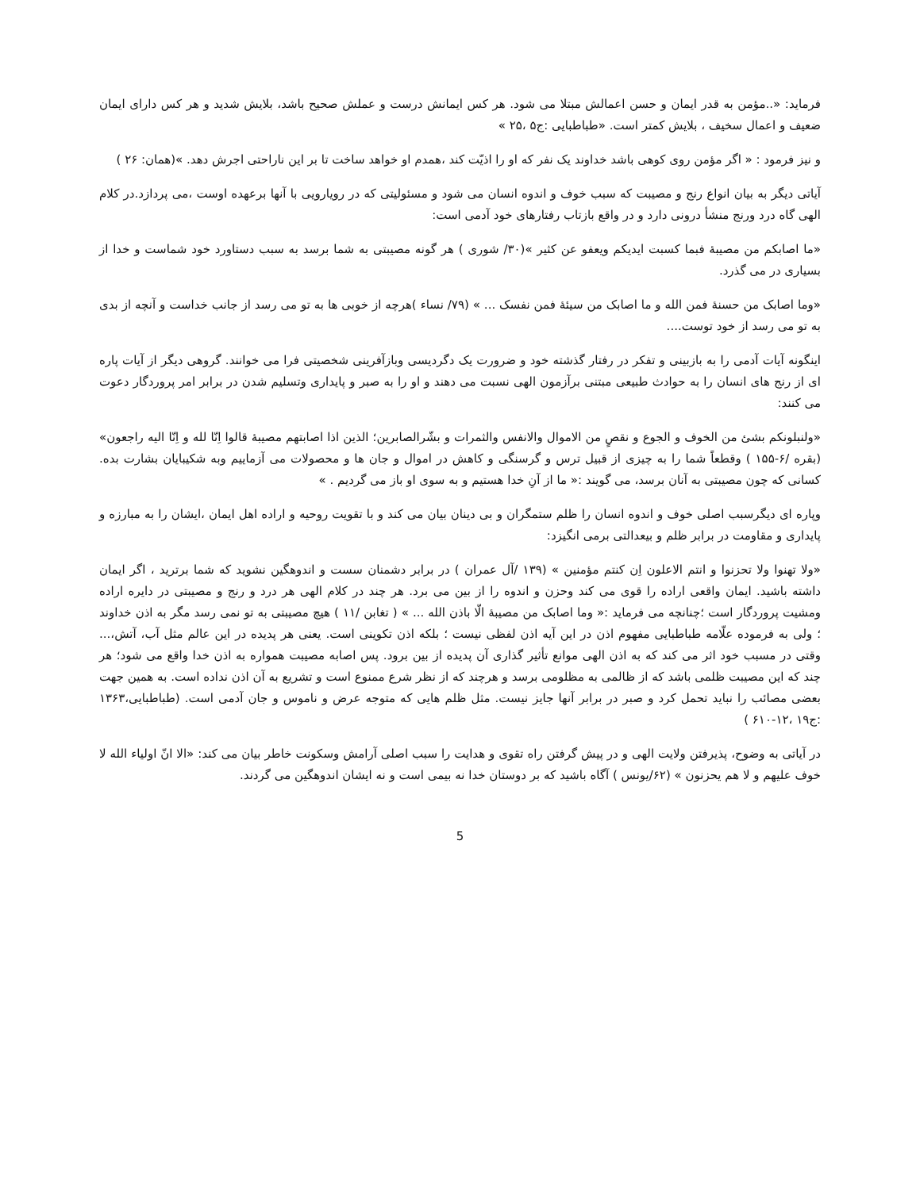فرماید: «..مؤمن به قدر ایمان و حسن اعمالش مبتلا می شود. هر کس ایمانش درست و عملش صحیح باشد، بلایش شدید و هر کس دارای ایمان ضعیف و اعمال سخیف ، بلایش کمتر است. «طباطبایی :ج۵ ،۲۵ »
و نیز فرمود : « اگر مؤمن روی کوهی باشد خداوند یک نفر که او را اذیّت کند ،همدم او خواهد ساخت تا بر این ناراحتی اجرش دهد. »(همان: ۲۶ )
آیاتی دیگر به بیان انواع رنج و مصیبت که سبب خوف و اندوه انسان می شود و مسئولیتی که در رویارویی با آنها برعهده اوست ،می پردازد.در کلام الهی گاه درد ورنج منشأ درونی دارد و در واقع بازتاب رفتارهای خود آدمی است:
«ما اصابکم من مصیبهٔ فبما کسبت ایدیکم ویعفو عن کثیر »(۳۰/ شوری ) هر گونه مصیبتی به شما برسد به سبب دستاورد خود شماست و خدا از بسیاری در می گذرد.
«وما اصابک من حسنهٔ فمن الله و ما اصابک من سیئهٔ فمن نفسک ... » (۷۹/ نساء )هرچه از خوبی ها به تو می رسد از جانب خداست و آنچه از بدی به تو می رسد از خود توست....
اینگونه آیات آدمی را به بازبینی و تفکر در رفتار گذشته خود و ضرورت یک دگردیسی وبازآفرینی شخصیتی فرا می خوانند. گروهی دیگر از آیات پاره ای از رنج های انسان را به حوادث طبیعی مبتنی برآزمون الهی نسبت می دهند و او را به صبر و پایداری وتسلیم شدن در برابر امر پروردگار دعوت می کنند:
«ولنبلونکم بشئ من الخوف و الجوع و نقصٍ من الاموال والانفس والثمرات و بشّرالصابرین؛ الذین اذا اصابتهم مصیبهٔ قالوا اِنّا لله و اِنّا الیه راجعون» (بقره /۶-۱۵۵ ) وقطعاً شما را به چیزی از قبیل ترس و گرسنگی و کاهش در اموال و جان ها و محصولات می آزماییم وبه شکیبایان بشارت بده. کسانی که چون مصیبتی به آنان برسد، می گویند :« ما از آنِ خدا هستیم و به سوی او باز می گردیم . »
وپاره ای دیگرسبب اصلی خوف و اندوه انسان را ظلم ستمگران و بی دینان بیان می کند و با تقویت روحیه و اراده اهل ایمان ،ایشان را به مبارزه و پایداری و مقاومت در برابر ظلم و بیعدالتی برمی انگیزد:
«ولا تهنوا ولا تحزنوا و انتم الاعلون اِن کنتم مؤمنین » (۱۳۹ /آل عمران ) در برابر دشمنان سست و اندوهگین نشوید که شما برترید ، اگر ایمان داشته باشید. ایمان واقعی اراده را قوی می کند وحزن و اندوه را از بین می برد. هر چند در کلام الهی هر درد و رنج و مصیبتی در دایره اراده ومشیت پروردگار است ؛چنانچه می فرماید :« وما اصابک من مصیبهٔ الّا باذن الله ... » ( تغابن /۱۱ ) هیچ مصیبتی به تو نمی رسد مگر به اذن خداوند ؛ ولی به فرموده علّامه طباطبایی مفهوم اذن در این آیه اذن لفظی نیست ؛ بلکه اذن تکوینی است. یعنی هر پدیده در این عالم مثل آب، آتش،... وقتی در مسبب خود اثر می کند که به اذن الهی موانع تأثیر گذاری آن پدیده از بین برود. پس اصابه مصیبت همواره به اذن خدا واقع می شود؛ هر چند که این مصیبت ظلمی باشد که از ظالمی به مظلومی برسد و هرچند که از نظر شرع ممنوع است و تشریع به آن اذن نداده است. به همین جهت بعضی مصائب را نباید تحمل کرد و صبر در برابر آنها جایز نیست. مثل ظلم هایی که متوجه عرض و ناموس و جان آدمی است. (طباطبایی،۱۳۶۳ :ج۱۹ ،۱۲-۶۱۰ )
در آیاتی به وضوح، پذیرفتن ولایت الهی و در پیش گرفتن راه تقوی و هدایت را سبب اصلی آرامش وسکونت خاطر بیان می کند: «الا انّ اولیاء الله لا خوف علیهم و لا هم یحزنون » (۶۲/یونس ) آگاه باشید که بر دوستان خدا نه بیمی است و نه ایشان اندوهگین می گردند.
5